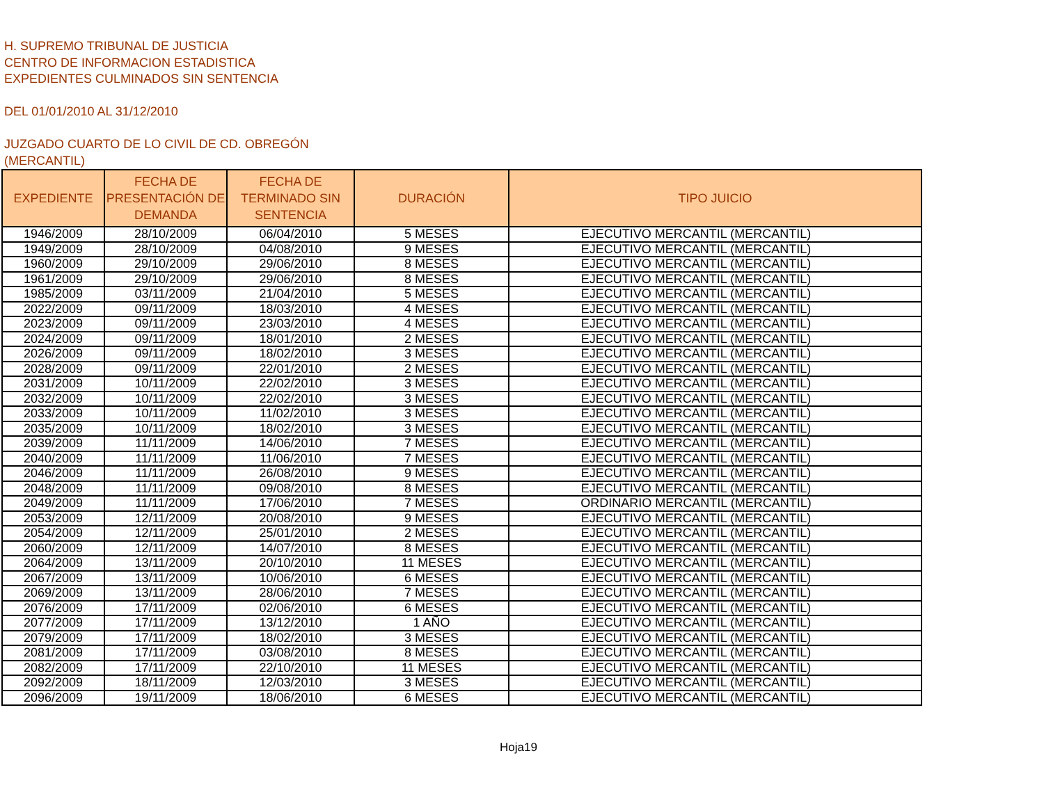H. SUPREMO TRIBUNAL DE JUSTICIA
CENTRO DE INFORMACION ESTADISTICA
EXPEDIENTES CULMINADOS SIN SENTENCIA
DEL 01/01/2010 AL 31/12/2010
JUZGADO CUARTO DE LO CIVIL DE CD. OBREGÓN
(MERCANTIL)
| EXPEDIENTE | FECHA DE PRESENTACIÓN DE DEMANDA | FECHA DE TERMINADO SIN SENTENCIA | DURACIÓN | TIPO JUICIO |
| --- | --- | --- | --- | --- |
| 1946/2009 | 28/10/2009 | 06/04/2010 | 5 MESES | EJECUTIVO MERCANTIL (MERCANTIL) |
| 1949/2009 | 28/10/2009 | 04/08/2010 | 9 MESES | EJECUTIVO MERCANTIL (MERCANTIL) |
| 1960/2009 | 29/10/2009 | 29/06/2010 | 8 MESES | EJECUTIVO MERCANTIL (MERCANTIL) |
| 1961/2009 | 29/10/2009 | 29/06/2010 | 8 MESES | EJECUTIVO MERCANTIL (MERCANTIL) |
| 1985/2009 | 03/11/2009 | 21/04/2010 | 5 MESES | EJECUTIVO MERCANTIL (MERCANTIL) |
| 2022/2009 | 09/11/2009 | 18/03/2010 | 4 MESES | EJECUTIVO MERCANTIL (MERCANTIL) |
| 2023/2009 | 09/11/2009 | 23/03/2010 | 4 MESES | EJECUTIVO MERCANTIL (MERCANTIL) |
| 2024/2009 | 09/11/2009 | 18/01/2010 | 2 MESES | EJECUTIVO MERCANTIL (MERCANTIL) |
| 2026/2009 | 09/11/2009 | 18/02/2010 | 3 MESES | EJECUTIVO MERCANTIL (MERCANTIL) |
| 2028/2009 | 09/11/2009 | 22/01/2010 | 2 MESES | EJECUTIVO MERCANTIL (MERCANTIL) |
| 2031/2009 | 10/11/2009 | 22/02/2010 | 3 MESES | EJECUTIVO MERCANTIL (MERCANTIL) |
| 2032/2009 | 10/11/2009 | 22/02/2010 | 3 MESES | EJECUTIVO MERCANTIL (MERCANTIL) |
| 2033/2009 | 10/11/2009 | 11/02/2010 | 3 MESES | EJECUTIVO MERCANTIL (MERCANTIL) |
| 2035/2009 | 10/11/2009 | 18/02/2010 | 3 MESES | EJECUTIVO MERCANTIL (MERCANTIL) |
| 2039/2009 | 11/11/2009 | 14/06/2010 | 7 MESES | EJECUTIVO MERCANTIL (MERCANTIL) |
| 2040/2009 | 11/11/2009 | 11/06/2010 | 7 MESES | EJECUTIVO MERCANTIL (MERCANTIL) |
| 2046/2009 | 11/11/2009 | 26/08/2010 | 9 MESES | EJECUTIVO MERCANTIL (MERCANTIL) |
| 2048/2009 | 11/11/2009 | 09/08/2010 | 8 MESES | EJECUTIVO MERCANTIL (MERCANTIL) |
| 2049/2009 | 11/11/2009 | 17/06/2010 | 7 MESES | ORDINARIO MERCANTIL (MERCANTIL) |
| 2053/2009 | 12/11/2009 | 20/08/2010 | 9 MESES | EJECUTIVO MERCANTIL (MERCANTIL) |
| 2054/2009 | 12/11/2009 | 25/01/2010 | 2 MESES | EJECUTIVO MERCANTIL (MERCANTIL) |
| 2060/2009 | 12/11/2009 | 14/07/2010 | 8 MESES | EJECUTIVO MERCANTIL (MERCANTIL) |
| 2064/2009 | 13/11/2009 | 20/10/2010 | 11 MESES | EJECUTIVO MERCANTIL (MERCANTIL) |
| 2067/2009 | 13/11/2009 | 10/06/2010 | 6 MESES | EJECUTIVO MERCANTIL (MERCANTIL) |
| 2069/2009 | 13/11/2009 | 28/06/2010 | 7 MESES | EJECUTIVO MERCANTIL (MERCANTIL) |
| 2076/2009 | 17/11/2009 | 02/06/2010 | 6 MESES | EJECUTIVO MERCANTIL (MERCANTIL) |
| 2077/2009 | 17/11/2009 | 13/12/2010 | 1 AÑO | EJECUTIVO MERCANTIL (MERCANTIL) |
| 2079/2009 | 17/11/2009 | 18/02/2010 | 3 MESES | EJECUTIVO MERCANTIL (MERCANTIL) |
| 2081/2009 | 17/11/2009 | 03/08/2010 | 8 MESES | EJECUTIVO MERCANTIL (MERCANTIL) |
| 2082/2009 | 17/11/2009 | 22/10/2010 | 11 MESES | EJECUTIVO MERCANTIL (MERCANTIL) |
| 2092/2009 | 18/11/2009 | 12/03/2010 | 3 MESES | EJECUTIVO MERCANTIL (MERCANTIL) |
| 2096/2009 | 19/11/2009 | 18/06/2010 | 6 MESES | EJECUTIVO MERCANTIL (MERCANTIL) |
Hoja19